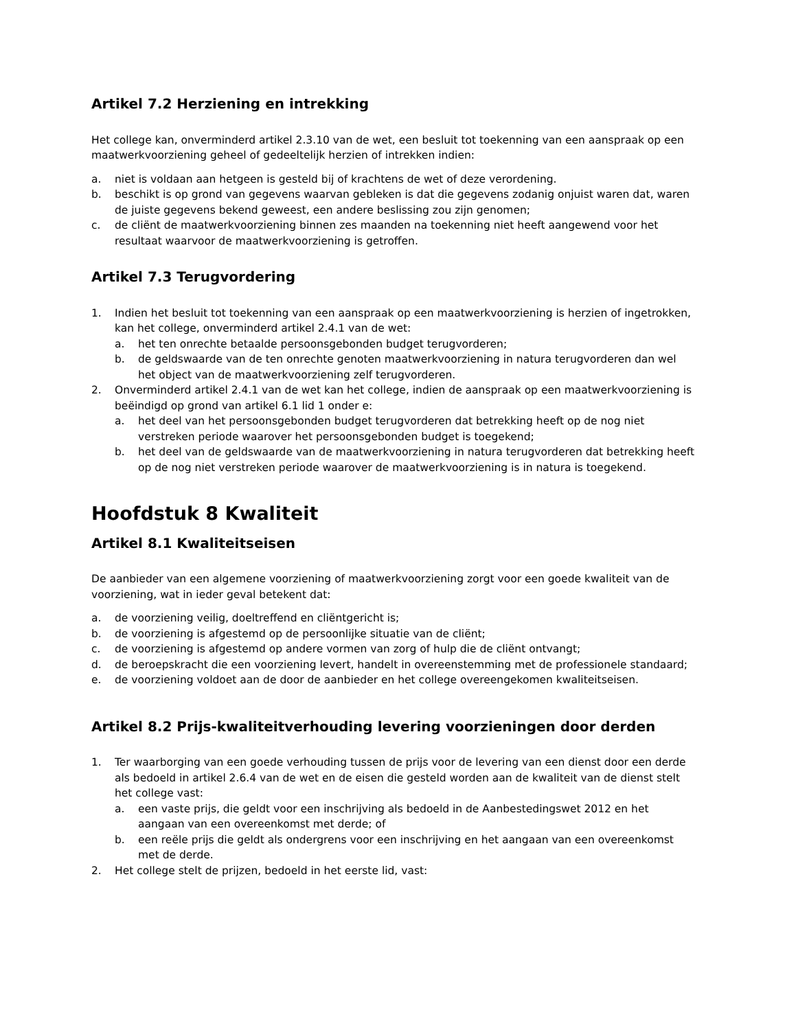Artikel 7.2 Herziening en intrekking
Het college kan, onverminderd artikel 2.3.10 van de wet, een besluit tot toekenning van een aanspraak op een maatwerkvoorziening geheel of gedeeltelijk herzien of intrekken indien:
a. niet is voldaan aan hetgeen is gesteld bij of krachtens de wet of deze verordening.
b. beschikt is op grond van gegevens waarvan gebleken is dat die gegevens zodanig onjuist waren dat, waren de juiste gegevens bekend geweest, een andere beslissing zou zijn genomen;
c. de cliënt de maatwerkvoorziening binnen zes maanden na toekenning niet heeft aangewend voor het resultaat waarvoor de maatwerkvoorziening is getroffen.
Artikel 7.3 Terugvordering
1. Indien het besluit tot toekenning van een aanspraak op een maatwerkvoorziening is herzien of ingetrokken, kan het college, onverminderd artikel 2.4.1 van de wet:
a. het ten onrechte betaalde persoonsgebonden budget terugvorderen;
b. de geldswaarde van de ten onrechte genoten maatwerkvoorziening in natura terugvorderen dan wel het object van de maatwerkvoorziening zelf terugvorderen.
2. Onverminderd artikel 2.4.1 van de wet kan het college, indien de aanspraak op een maatwerkvoorziening is beëindigd op grond van artikel 6.1 lid 1 onder e:
a. het deel van het persoonsgebonden budget terugvorderen dat betrekking heeft op de nog niet verstreken periode waarover het persoonsgebonden budget is toegekend;
b. het deel van de geldswaarde van de maatwerkvoorziening in natura terugvorderen dat betrekking heeft op de nog niet verstreken periode waarover de maatwerkvoorziening is in natura is toegekend.
Hoofdstuk 8 Kwaliteit
Artikel 8.1 Kwaliteitseisen
De aanbieder van een algemene voorziening of maatwerkvoorziening zorgt voor een goede kwaliteit van de voorziening, wat in ieder geval betekent dat:
a. de voorziening veilig, doeltreffend en cliëntgericht is;
b. de voorziening is afgestemd op de persoonlijke situatie van de cliënt;
c. de voorziening is afgestemd op andere vormen van zorg of hulp die de cliënt ontvangt;
d. de beroepskracht die een voorziening levert, handelt in overeenstemming met de professionele standaard;
e. de voorziening voldoet aan de door de aanbieder en het college overeengekomen kwaliteitseisen.
Artikel 8.2 Prijs-kwaliteitverhouding levering voorzieningen door derden
1. Ter waarborging van een goede verhouding tussen de prijs voor de levering van een dienst door een derde als bedoeld in artikel 2.6.4 van de wet en de eisen die gesteld worden aan de kwaliteit van de dienst stelt het college vast:
a. een vaste prijs, die geldt voor een inschrijving als bedoeld in de Aanbestedingswet 2012 en het aangaan van een overeenkomst met derde; of
b. een reële prijs die geldt als ondergrens voor een inschrijving en het aangaan van een overeenkomst met de derde.
2. Het college stelt de prijzen, bedoeld in het eerste lid, vast: